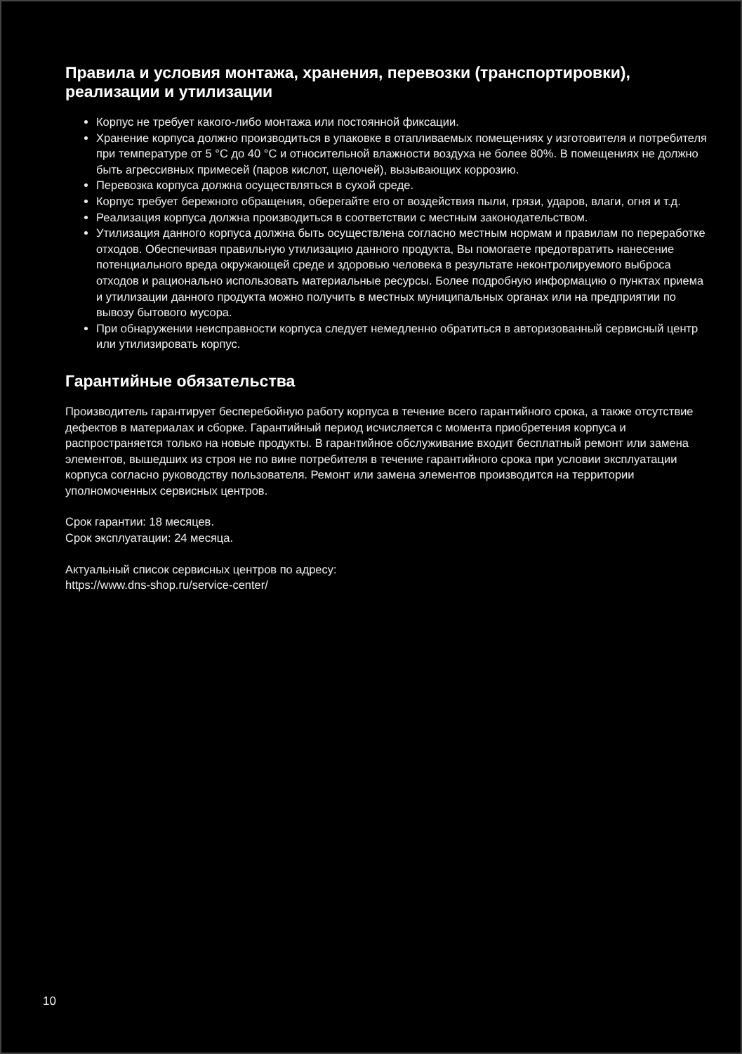Правила и условия монтажа, хранения, перевозки (транспортировки), реализации и утилизации
Корпус не требует какого-либо монтажа или постоянной фиксации.
Хранение корпуса должно производиться в упаковке в отапливаемых помещениях у изготовителя и потребителя при температуре от 5 °C до 40 °C и относительной влажности воздуха не более 80%. В помещениях не должно быть агрессивных примесей (паров кислот, щелочей), вызывающих коррозию.
Перевозка корпуса должна осуществляться в сухой среде.
Корпус требует бережного обращения, оберегайте его от воздействия пыли, грязи, ударов, влаги, огня и т.д.
Реализация корпуса должна производиться в соответствии с местным законодательством.
Утилизация данного корпуса должна быть осуществлена согласно местным нормам и правилам по переработке отходов. Обеспечивая правильную утилизацию данного продукта, Вы помогаете предотвратить нанесение потенциального вреда окружающей среде и здоровью человека в результате неконтролируемого выброса отходов и рационально использовать материальные ресурсы. Более подробную информацию о пунктах приема и утилизации данного продукта можно получить в местных муниципальных органах или на предприятии по вывозу бытового мусора.
При обнаружении неисправности корпуса следует немедленно обратиться в авторизованный сервисный центр или утилизировать корпус.
Гарантийные обязательства
Производитель гарантирует бесперебойную работу корпуса в течение всего гарантийного срока, а также отсутствие дефектов в материалах и сборке. Гарантийный период исчисляется с момента приобретения корпуса и распространяется только на новые продукты. В гарантийное обслуживание входит бесплатный ремонт или замена элементов, вышедших из строя не по вине потребителя в течение гарантийного срока при условии эксплуатации корпуса согласно руководству пользователя. Ремонт или замена элементов производится на территории уполномоченных сервисных центров.
Срок гарантии: 18 месяцев.
Срок эксплуатации: 24 месяца.
Актуальный список сервисных центров по адресу:
https://www.dns-shop.ru/service-center/
10